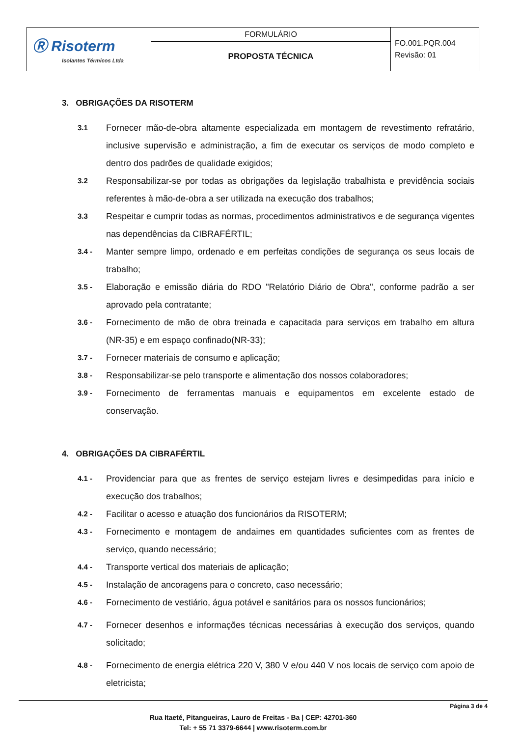| Ⓡ Risoterm Isolantes Térmicos Ltda | FORMULÁRIO | FO.001.PQR.004 Revisão: 01 |
| | PROPOSTA TÉCNICA | |
3. OBRIGAÇÕES DA RISOTERM
3.1 Fornecer mão-de-obra altamente especializada em montagem de revestimento refratário, inclusive supervisão e administração, a fim de executar os serviços de modo completo e dentro dos padrões de qualidade exigidos;
3.2 Responsabilizar-se por todas as obrigações da legislação trabalhista e previdência sociais referentes à mão-de-obra a ser utilizada na execução dos trabalhos;
3.3 Respeitar e cumprir todas as normas, procedimentos administrativos e de segurança vigentes nas dependências da CIBRAFÉRTIL;
3.4 - Manter sempre limpo, ordenado e em perfeitas condições de segurança os seus locais de trabalho;
3.5 - Elaboração e emissão diária do RDO "Relatório Diário de Obra", conforme padrão a ser aprovado pela contratante;
3.6 - Fornecimento de mão de obra treinada e capacitada para serviços em trabalho em altura (NR-35) e em espaço confinado(NR-33);
3.7 - Fornecer materiais de consumo e aplicação;
3.8 - Responsabilizar-se pelo transporte e alimentação dos nossos colaboradores;
3.9 - Fornecimento de ferramentas manuais e equipamentos em excelente estado de conservação.
4. OBRIGAÇÕES DA CIBRAFÉRTIL
4.1 - Providenciar para que as frentes de serviço estejam livres e desimpedidas para início e execução dos trabalhos;
4.2 - Facilitar o acesso e atuação dos funcionários da RISOTERM;
4.3 - Fornecimento e montagem de andaimes em quantidades suficientes com as frentes de serviço, quando necessário;
4.4 - Transporte vertical dos materiais de aplicação;
4.5 - Instalação de ancoragens para o concreto, caso necessário;
4.6 - Fornecimento de vestiário, água potável e sanitários para os nossos funcionários;
4.7 - Fornecer desenhos e informações técnicas necessárias à execução dos serviços, quando solicitado;
4.8 - Fornecimento de energia elétrica 220 V, 380 V e/ou 440 V nos locais de serviço com apoio de eletricista;
Página 3 de 4
Rua Itaeté, Pitangueiras, Lauro de Freitas - Ba | CEP: 42701-360
Tel: + 55 71 3379-6644 | www.risoterm.com.br